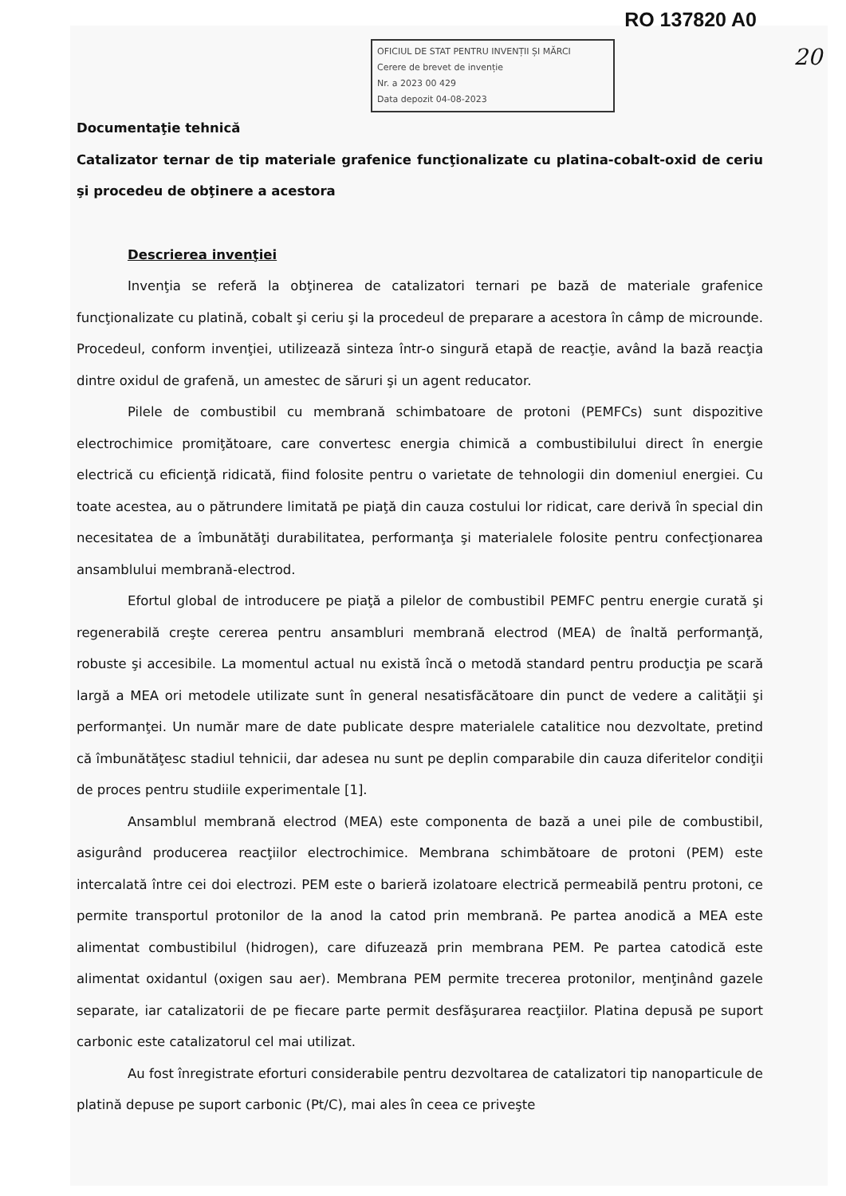RO 137820 A0
20
OFICIUL DE STAT PENTRU INVENȚII ȘI MĂRCI
Cerere de brevet de invenție
Nr. a 2023 00 429
Data depozit 04-08-2023
Documentaţie tehnică
Catalizator ternar de tip materiale grafenice funcţionalizate cu platina-cobalt-oxid de ceriu şi procedeu de obţinere a acestora
Descrierea invenţiei
Invenţia se referă la obţinerea de catalizatori ternari pe bază de materiale grafenice funcţionalizate cu platină, cobalt şi ceriu şi la procedeul de preparare a acestora în câmp de microunde. Procedeul, conform invenţiei, utilizează sinteza într-o singură etapă de reacţie, având la bază reacţia dintre oxidul de grafenă, un amestec de săruri şi un agent reducator.
Pilele de combustibil cu membrană schimbatoare de protoni (PEMFCs) sunt dispozitive electrochimice promiţătoare, care convertesc energia chimică a combustibilului direct în energie electrică cu eficienţă ridicată, fiind folosite pentru o varietate de tehnologii din domeniul energiei. Cu toate acestea, au o pătrundere limitată pe piaţă din cauza costului lor ridicat, care derivă în special din necesitatea de a îmbunătăţi durabilitatea, performanţa şi materialele folosite pentru confecţionarea ansamblului membrană-electrod.
Efortul global de introducere pe piaţă a pilelor de combustibil PEMFC pentru energie curată şi regenerabilă creşte cererea pentru ansambluri membrană electrod (MEA) de înaltă performanţă, robuste şi accesibile. La momentul actual nu există încă o metodă standard pentru producţia pe scară largă a MEA ori metodele utilizate sunt în general nesatisfăcătoare din punct de vedere a calităţii şi performanţei. Un număr mare de date publicate despre materialele catalitice nou dezvoltate, pretind că îmbunătăţesc stadiul tehnicii, dar adesea nu sunt pe deplin comparabile din cauza diferitelor condiţii de proces pentru studiile experimentale [1].
Ansamblul membrană electrod (MEA) este componenta de bază a unei pile de combustibil, asigurând producerea reacţiilor electrochimice. Membrana schimbătoare de protoni (PEM) este intercalată între cei doi electrozi. PEM este o barieră izolatoare electrică permeabilă pentru protoni, ce permite transportul protonilor de la anod la catod prin membrană. Pe partea anodică a MEA este alimentat combustibilul (hidrogen), care difuzează prin membrana PEM. Pe partea catodică este alimentat oxidantul (oxigen sau aer). Membrana PEM permite trecerea protonilor, menţinând gazele separate, iar catalizatorii de pe fiecare parte permit desfăşurarea reacţiilor. Platina depusă pe suport carbonic este catalizatorul cel mai utilizat.
Au fost înregistrate eforturi considerabile pentru dezvoltarea de catalizatori tip nanoparticule de platină depuse pe suport carbonic (Pt/C), mai ales în ceea ce priveşte